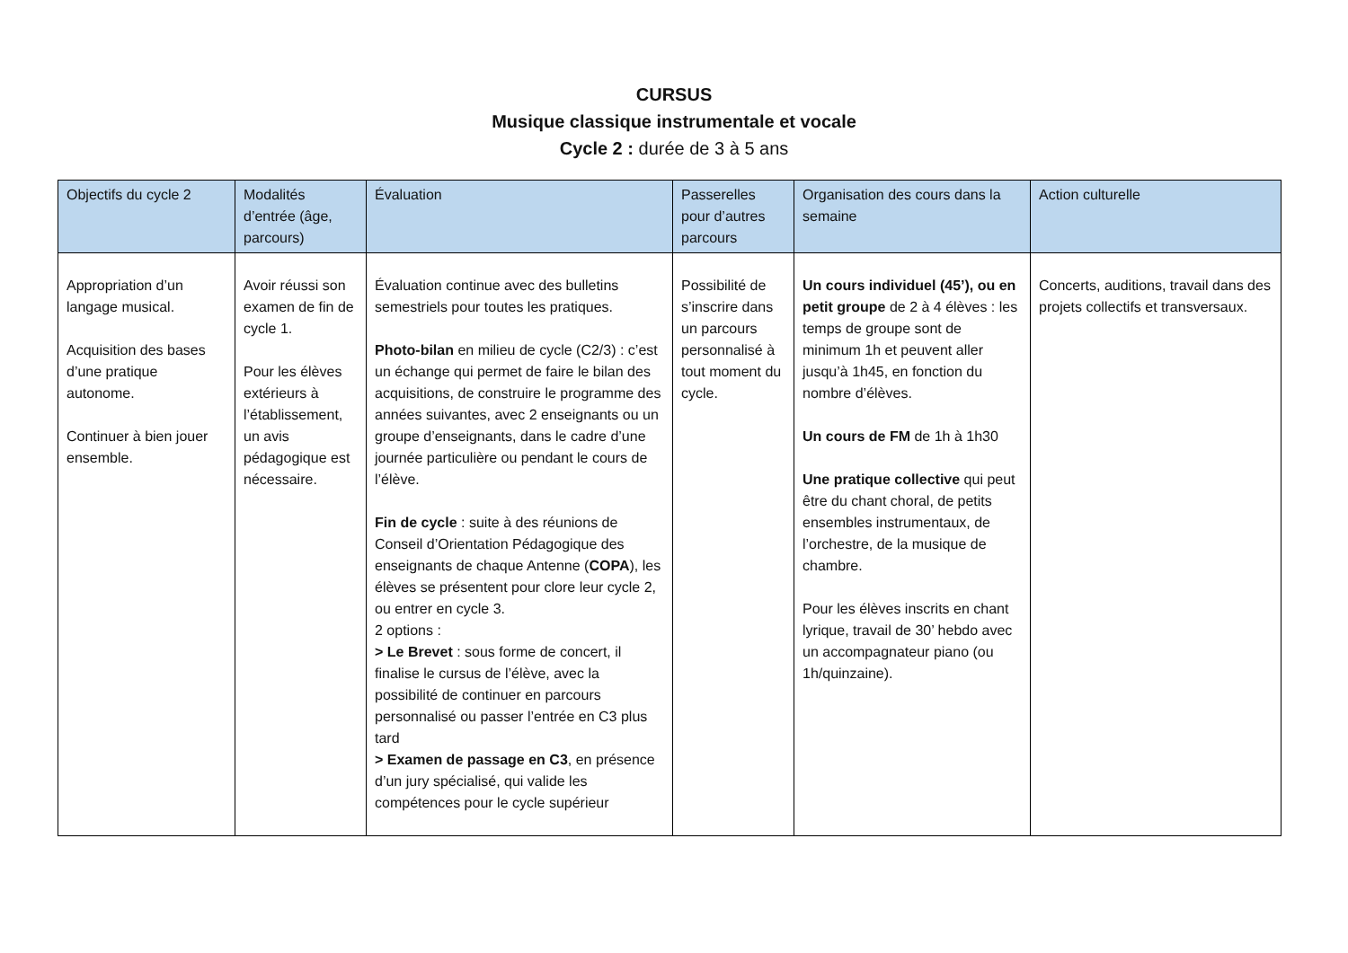CURSUS
Musique classique instrumentale et vocale
Cycle 2 : durée de 3 à 5 ans
| Objectifs du cycle 2 | Modalités d’entrée (âge, parcours) | Évaluation | Passerelles pour d’autres parcours | Organisation des cours dans la semaine | Action culturelle |
| --- | --- | --- | --- | --- | --- |
| Appropriation d’un langage musical. Acquisition des bases d’une pratique autonome. Continuer à bien jouer ensemble. | Avoir réussi son examen de fin de cycle 1. Pour les élèves extérieurs à l’établissement, un avis pédagogique est nécessaire. | Évaluation continue avec des bulletins semestriels pour toutes les pratiques. Photo-bilan en milieu de cycle (C2/3) : c’est un échange qui permet de faire le bilan des acquisitions, de construire le programme des années suivantes, avec 2 enseignants ou un groupe d’enseignants, dans le cadre d’une journée particulière ou pendant le cours de l’élève. Fin de cycle : suite à des réunions de Conseil d’Orientation Pédagogique des enseignants de chaque Antenne ( COPA ), les élèves se présentent pour clore leur cycle 2, ou entrer en cycle 3. 2 options : > Le Brevet : sous forme de concert, il finalise le cursus de l’élève, avec la possibilité de continuer en parcours personnalisé ou passer l’entrée en C3 plus tard > Examen de passage en C3 , en présence d’un jury spécialisé, qui valide les compétences pour le cycle supérieur | Possibilité de s’inscrire dans un parcours personnalisé à tout moment du cycle. | Un cours individuel (45’), ou en petit groupe de 2 à 4 élèves : les temps de groupe sont de minimum 1h et peuvent aller jusqu’à 1h45, en fonction du nombre d’élèves. Un cours de FM de 1h à 1h30 Une pratique collective qui peut être du chant choral, de petits ensembles instrumentaux, de l’orchestre, de la musique de chambre. Pour les élèves inscrits en chant lyrique, travail de 30’ hebdo avec un accompagnateur piano (ou 1h/quinzaine). | Concerts, auditions, travail dans des projets collectifs et transversaux. |